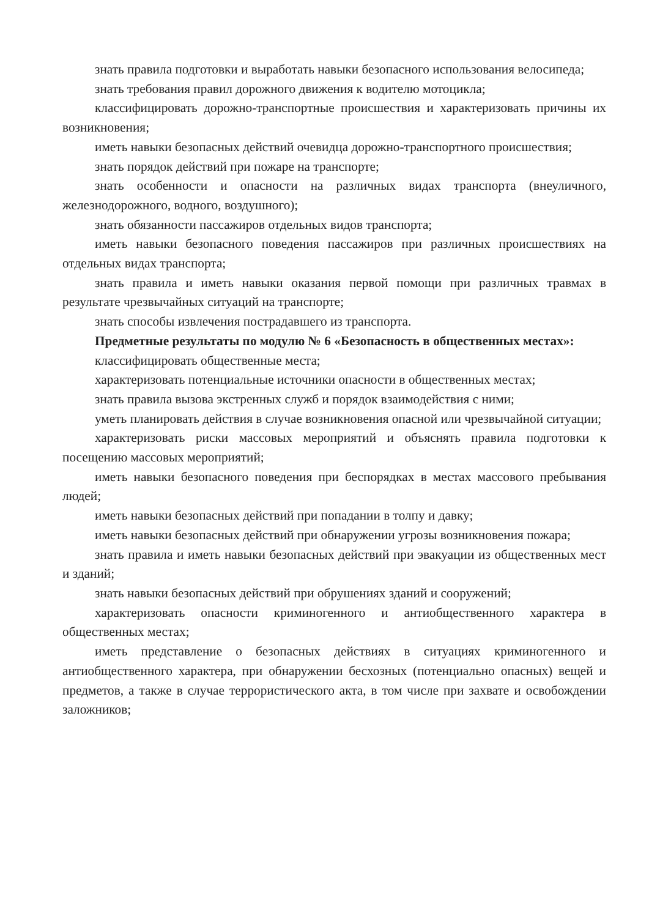знать правила подготовки и выработать навыки безопасного использования велосипеда;
знать требования правил дорожного движения к водителю мотоцикла;
классифицировать дорожно-транспортные происшествия и характеризовать причины их возникновения;
иметь навыки безопасных действий очевидца дорожно-транспортного происшествия;
знать порядок действий при пожаре на транспорте;
знать особенности и опасности на различных видах транспорта (внеуличного, железнодорожного, водного, воздушного);
знать обязанности пассажиров отдельных видов транспорта;
иметь навыки безопасного поведения пассажиров при различных происшествиях на отдельных видах транспорта;
знать правила и иметь навыки оказания первой помощи при различных травмах в результате чрезвычайных ситуаций на транспорте;
знать способы извлечения пострадавшего из транспорта.
Предметные результаты по модулю № 6 «Безопасность в общественных местах»:
классифицировать общественные места;
характеризовать потенциальные источники опасности в общественных местах;
знать правила вызова экстренных служб и порядок взаимодействия с ними;
уметь планировать действия в случае возникновения опасной или чрезвычайной ситуации;
характеризовать риски массовых мероприятий и объяснять правила подготовки к посещению массовых мероприятий;
иметь навыки безопасного поведения при беспорядках в местах массового пребывания людей;
иметь навыки безопасных действий при попадании в толпу и давку;
иметь навыки безопасных действий при обнаружении угрозы возникновения пожара;
знать правила и иметь навыки безопасных действий при эвакуации из общественных мест и зданий;
знать навыки безопасных действий при обрушениях зданий и сооружений;
характеризовать опасности криминогенного и антиобщественного характера в общественных местах;
иметь представление о безопасных действиях в ситуациях криминогенного и антиобщественного характера, при обнаружении бесхозных (потенциально опасных) вещей и предметов, а также в случае террористического акта, в том числе при захвате и освобождении заложников;